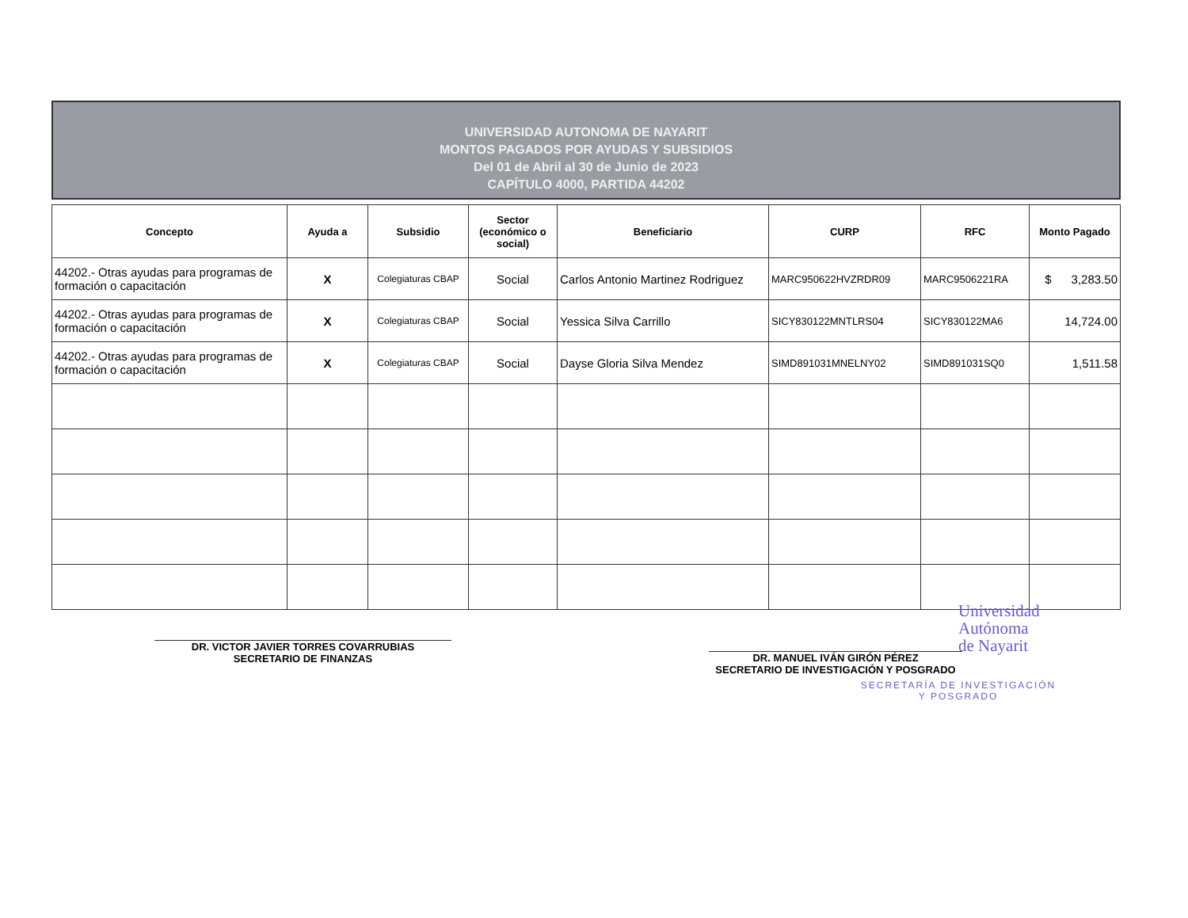UNIVERSIDAD AUTONOMA DE NAYARIT
MONTOS PAGADOS POR AYUDAS Y SUBSIDIOS
Del 01 de Abril al 30 de Junio de 2023
CAPÍTULO 4000, PARTIDA 44202
| Concepto | Ayuda a | Subsidio | Sector (económico o social) | Beneficiario | CURP | RFC | Monto Pagado |
| --- | --- | --- | --- | --- | --- | --- | --- |
| 44202.- Otras ayudas para programas de formación o capacitación | X | Colegiaturas CBAP | Social | Carlos Antonio Martinez Rodriguez | MARC950622HVZRDR09 | MARC9506221RA | $ 3,283.50 |
| 44202.- Otras ayudas para programas de formación o capacitación | X | Colegiaturas CBAP | Social | Yessica Silva Carrillo | SICY830122MNTLRS04 | SICY830122MA6 | 14,724.00 |
| 44202.- Otras ayudas para programas de formación o capacitación | X | Colegiaturas CBAP | Social | Dayse Gloria Silva Mendez | SIMD891031MNELNY02 | SIMD891031SQ0 | 1,511.58 |
DR. VICTOR JAVIER TORRES COVARRUBIAS
SECRETARIO DE FINANZAS
DR. MANUEL IVÁN GIRÓN PÉREZ
SECRETARIO DE INVESTIGACIÓN Y POSGRADO
Universidad
Autónoma
de Nayarit
SECRETARÍA DE INVESTIGACIÓN
Y POSGRADO